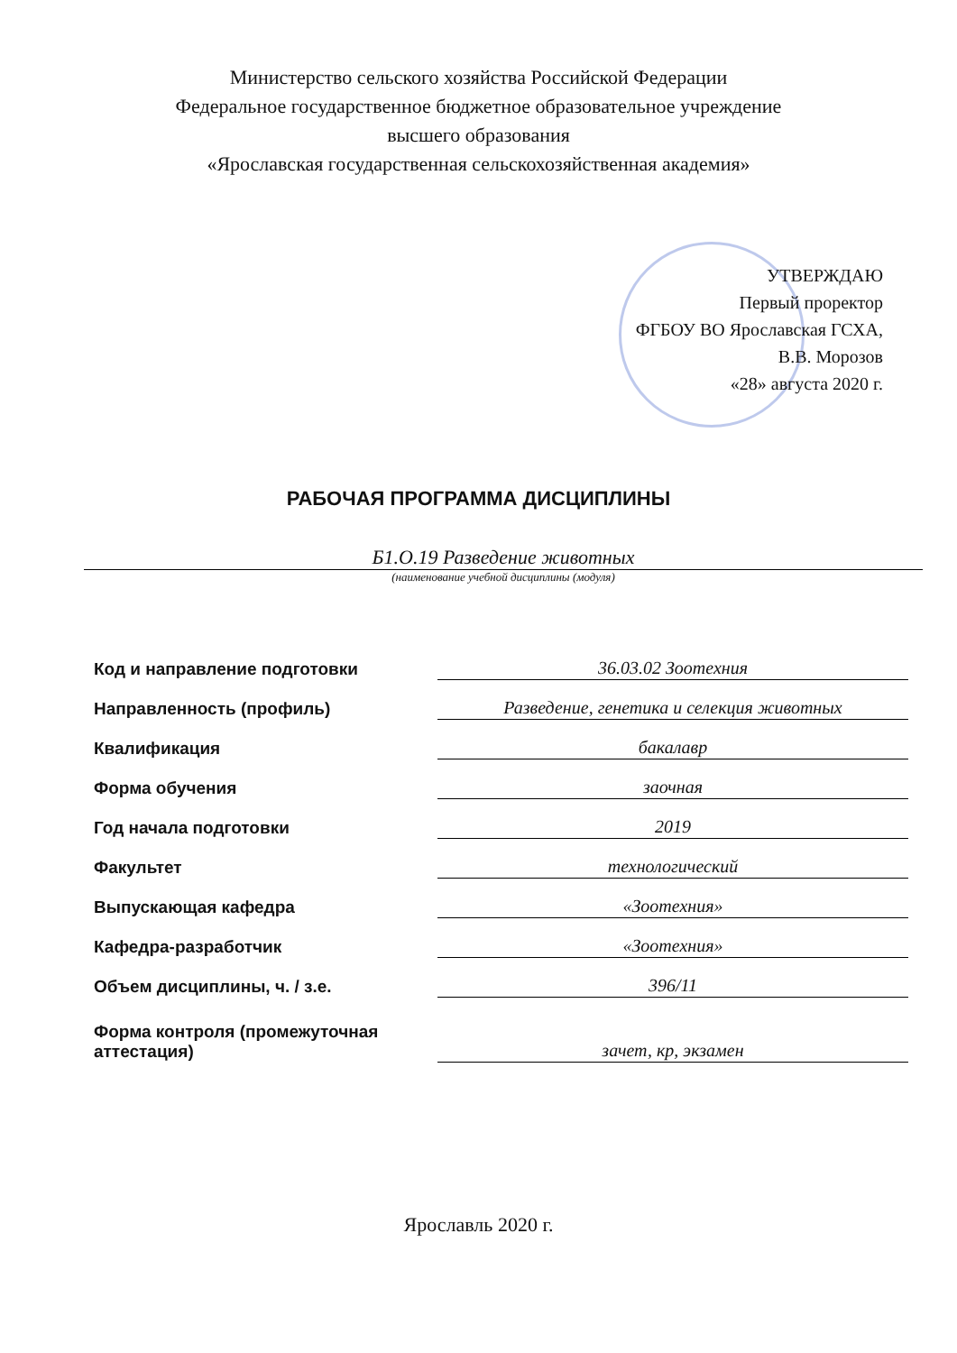Министерство сельского хозяйства Российской Федерации
Федеральное государственное бюджетное образовательное учреждение
высшего образования
«Ярославская государственная сельскохозяйственная академия»
УТВЕРЖДАЮ
Первый проректор
ФГБОУ ВО Ярославская ГСХА,
В.В. Морозов
«28» августа 2020 г.
РАБОЧАЯ ПРОГРАММА ДИСЦИПЛИНЫ
Б1.О.19 Разведение животных
(наименование учебной дисциплины (модуля)
| Код и направление подготовки | 36.03.02 Зоотехния |
| Направленность (профиль) | Разведение, генетика и селекция животных |
| Квалификация | бакалавр |
| Форма обучения | заочная |
| Год начала подготовки | 2019 |
| Факультет | технологический |
| Выпускающая кафедра | «Зоотехния» |
| Кафедра-разработчик | «Зоотехния» |
| Объем дисциплины, ч. / з.е. | 396/11 |
| Форма контроля (промежуточная аттестация) | зачет, кр, экзамен |
Ярославль 2020 г.